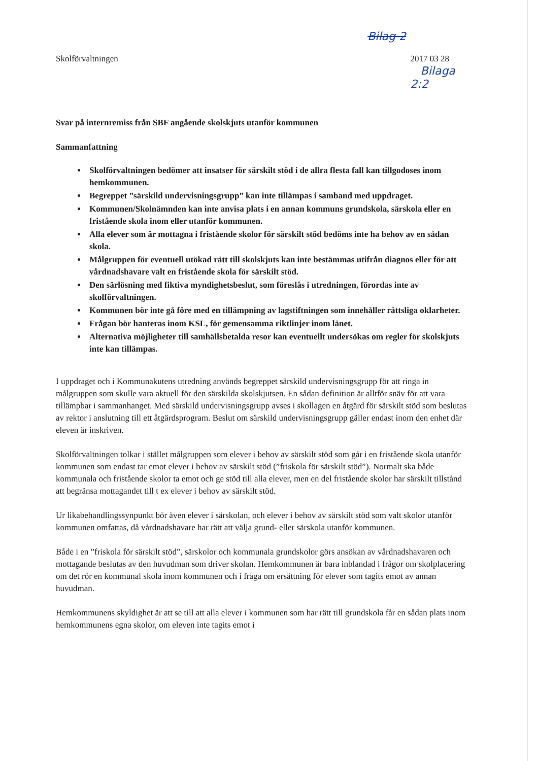Bilag 2
Skolförvaltningen 2017 03 28 Bilaga 2:2
Svar på internremiss från SBF angående skolskjuts utanför kommunen
Sammanfattning
Skolförvaltningen bedömer att insatser för särskilt stöd i de allra flesta fall kan tillgodoses inom hemkommunen.
Begreppet ”särskild undervisningsgrupp” kan inte tillämpas i samband med uppdraget.
Kommunen/Skolnämnden kan inte anvisa plats i en annan kommuns grundskola, särskola eller en fristående skola inom eller utanför kommunen.
Alla elever som är mottagna i fristående skolor för särskilt stöd bedöms inte ha behov av en sådan skola.
Målgruppen för eventuell utökad rätt till skolskjuts kan inte bestämmas utifrån diagnos eller för att vårdnadshavare valt en fristående skola för särskilt stöd.
Den särlösning med fiktiva myndighetsbeslut, som föreslås i utredningen, förordas inte av skolförvaltningen.
Kommunen bör inte gå före med en tillämpning av lagstiftningen som innehåller rättsliga oklarheter.
Frågan bör hanteras inom KSL, för gemensamma riktlinjer inom länet.
Alternativa möjligheter till samhällsbetalda resor kan eventuellt undersökas om regler för skolskjuts inte kan tillämpas.
I uppdraget och i Kommunakutens utredning används begreppet särskild undervisningsgrupp för att ringa in målgruppen som skulle vara aktuell för den särskilda skolskjutsen. En sådan definition är alltför snäv för att vara tillämpbar i sammanhanget. Med särskild undervisningsgrupp avses i skollagen en åtgärd för särskilt stöd som beslutas av rektor i anslutning till ett åtgärdsprogram. Beslut om särskild undervisningsgrupp gäller endast inom den enhet där eleven är inskriven.
Skolförvaltningen tolkar i stället målgruppen som elever i behov av särskilt stöd som går i en fristående skola utanför kommunen som endast tar emot elever i behov av särskilt stöd (”friskola för särskilt stöd”). Normalt ska både kommunala och fristående skolor ta emot och ge stöd till alla elever, men en del fristående skolor har särskilt tillstånd att begränsa mottagandet till t ex elever i behov av särskilt stöd.
Ur likabehandlingssynpunkt bör även elever i särskolan, och elever i behov av särskilt stöd som valt skolor utanför kommunen omfattas, då vårdnadshavare har rätt att välja grund- eller särskola utanför kommunen.
Både i en ”friskola för särskilt stöd”, särskolor och kommunala grundskolor görs ansökan av vårdnadshavaren och mottagande beslutas av den huvudman som driver skolan. Hemkommunen är bara inblandad i frågor om skolplacering om det rör en kommunal skola inom kommunen och i fråga om ersättning för elever som tagits emot av annan huvudman.
Hemkommunens skyldighet är att se till att alla elever i kommunen som har rätt till grundskola får en sådan plats inom hemkommunens egna skolor, om eleven inte tagits emot i